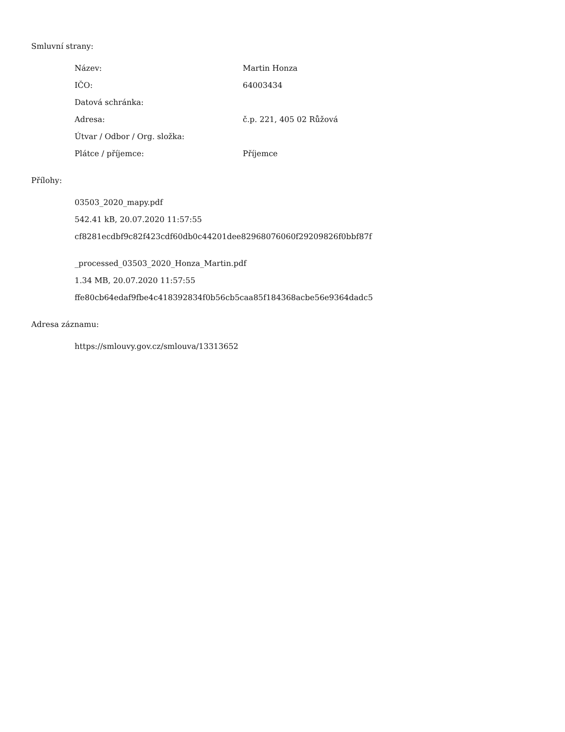Smluvní strany:
| Název: | Martin Honza |
| IČO: | 64003434 |
| Datová schránka: | |
| Adresa: | č.p. 221, 405 02 Růžová |
| Útvar / Odbor / Org. složka: | |
| Plátce / příjemce: | Příjemce |
Přílohy:
03503_2020_mapy.pdf
542.41 kB, 20.07.2020 11:57:55
cf8281ecdbf9c82f423cdf60db0c44201dee82968076060f29209826f0bbf87f
_processed_03503_2020_Honza_Martin.pdf
1.34 MB, 20.07.2020 11:57:55
ffe80cb64edaf9fbe4c418392834f0b56cb5caa85f184368acbe56e9364dadc5
Adresa záznamu:
https://smlouvy.gov.cz/smlouva/13313652